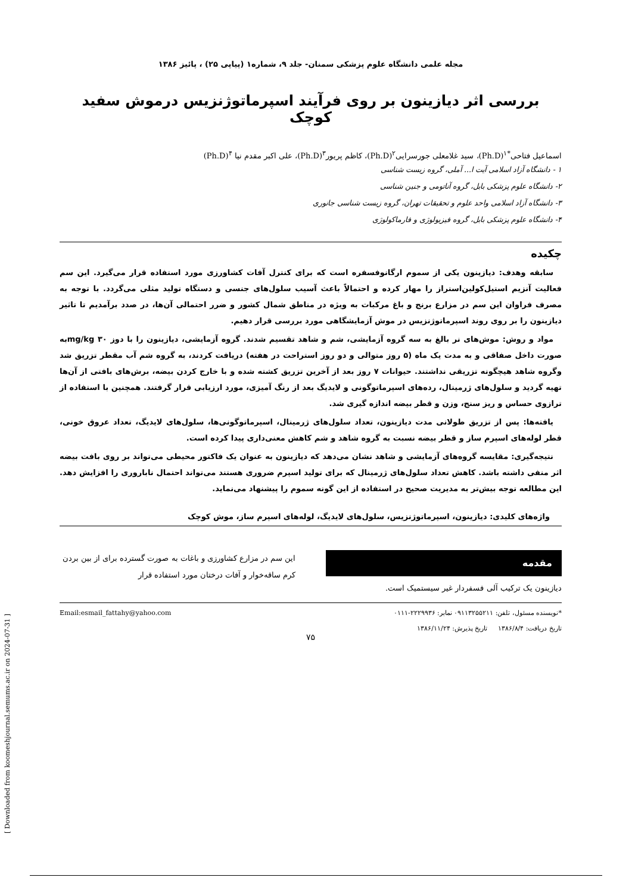[ Downloaded from koomeshjournal.semums.ac.ir on 2024-07-31 ]
مجله علمی دانشگاه علوم پزشکی سمنان- جلد ۹، شماره۱ (پیاپی ۲۵) ، پائیز ۱۳۸۶
بررسی اثر دیازینون بر روی فرآیند اسپرماتوژنزیس درموش سفید کوچک
اسماعیل فتاحی<sup>*۱</sup>(Ph.D)، سید غلامعلی جورسرایی<sup>۲</sup>(Ph.D)، کاظم پریور<sup>۳</sup>(Ph.D)، علی اکبر مقدم نیا <sup>۴</sup>(Ph.D)
۱ - دانشگاه آزاد اسلامی آیت ا... آملی، گروه زیست شناسی
۲- دانشگاه علوم پزشکی بابل، گروه آناتومی و جنین شناسی
۳- دانشگاه آزاد اسلامی واحد علوم و تحقیقات تهران، گروه زیست شناسی جانوری
۴- دانشگاه علوم پزشکی بابل، گروه فیزیولوژی و فارماکولوژی
چکیده
سابقه وهدف: دیازینون یکی از سموم ارگانوفسفره است که برای کنترل آفات کشاورزی مورد استفاده قرار می‌گیرد. این سم فعالیت آنزیم استیل‌کولین‌استراز را مهار کرده و احتمالاً باعث آسیب سلول‌های جنسی و دستگاه تولید مثلی می‌گردد. با توجه به مصرف فراوان این سم در مزارع برنج و باغ مرکبات به ویژه در مناطق شمال کشور و ضرر احتمالی آن‌ها، در صدد برآمدیم تا تاثیر دیازینون را بر روی روند اسپرماتوژنزیس در موش آزمایشگاهی مورد بررسی قرار دهیم.
مواد و روش: موش‌های نر بالغ به سه گروه آزمایشی، شم و شاهد تقسیم شدند. گروه آزمایشی، دیازینون را با دوز ۳۰ mg/kgبه صورت داخل صفاقی و به مدت یک ماه (۵ روز متوالی و دو روز استراحت در هفته) دریافت کردند، به گروه شم آب مقطر تزریق شد وگروه شاهد هیچگونه تزریقی نداشتند. حیوانات ۷ روز بعد از آخرین تزریق کشته شده و با خارج کردن بیضه، برش‌های بافتی از آن‌ها تهیه گردید و سلول‌های ژرمینال، رده‌های اسپرماتوگونی و لایدیگ بعد از رنگ آمیزی، مورد ارزیابی قرار گرفتند. همچنین با استفاده از ترازوی حساس و ریز سنج، وزن و قطر بیضه اندازه گیری شد.
یافته‌ها: پس از تزریق طولانی مدت دیازینون، تعداد سلول‌های ژرمینال، اسپرماتوگونی‌ها، سلول‌های لایدیگ، تعداد عروق خونی، قطر لوله‌های اسپرم ساز و قطر بیضه نسبت به گروه شاهد و شم کاهش معنی‌داری پیدا کرده است.
نتیجه‌گیری: مقایسه گروه‌های آزمایشی و شاهد نشان می‌دهد که دیازینون به عنوان یک فاکتور محیطی می‌تواند بر روی بافت بیضه اثر منفی داشته باشد. کاهش تعداد سلول‌های ژرمینال که برای تولید اسپرم ضروری هستند می‌تواند احتمال ناباروری را افزایش دهد. این مطالعه توجه بیش‌تر به مدیریت صحیح در استفاده از این گونه سموم را پیشنهاد می‌نماید.
واژه‌های کلیدی: دیازینون، اسپرماتوژنزیس، سلول‌های لایدیگ، لوله‌های اسپرم ساز، موش کوچک
مقدمه
دیازینون یک ترکیب آلی فسفردار غیر سیستمیک است.
این سم در مزارع کشاورزی و باغات به صورت گسترده برای از بین بردن کرم ساقه‌خوار و آفات درختان مورد استفاده قرار
*نویسنده مسئول، تلفن: ۰۹۱۱۳۲۵۵۲۱۱ نمابر: ۲۲۲۹۹۳۶-۰۱۱۱
تاریخ دریافت: ۱۳۸۶/۸/۴ تاریخ پذیرش: ۱۳۸۶/۱۱/۲۴
Email:esmail_fattahy@yahoo.com
۷۵